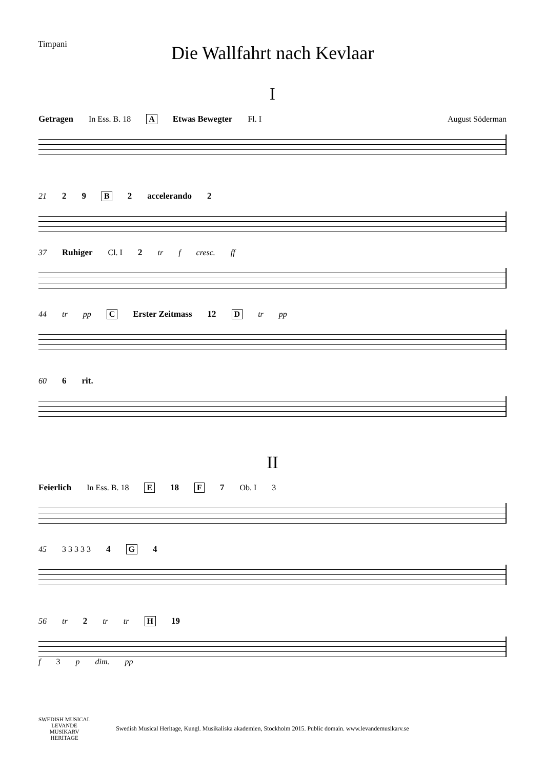Timpani
Die Wallfahrt nach Kevlaar
I
Getragen In Ess. B. 18 A Etwas Bewegter Fl. I August Söderman
21 2 9 B 2 accelerando 2
37 Ruhiger Cl. I 2 tr f cresc. ff
44 tr pp C Erster Zeitmass 12 D tr pp
60 6 rit.
II
Feierlich In Ess. B. 18 E 18 F 7 Ob. I 3
45 3 3 3 3 3 4 G 4
56 tr 2 tr tr H 19
f 3 p dim. pp
SWEDISH MUSICAL
LEVANDE
MUSIKARV
HERITAGE
Swedish Musical Heritage, Kungl. Musikaliska akademien, Stockholm 2015. Public domain. www.levandemusikarv.se